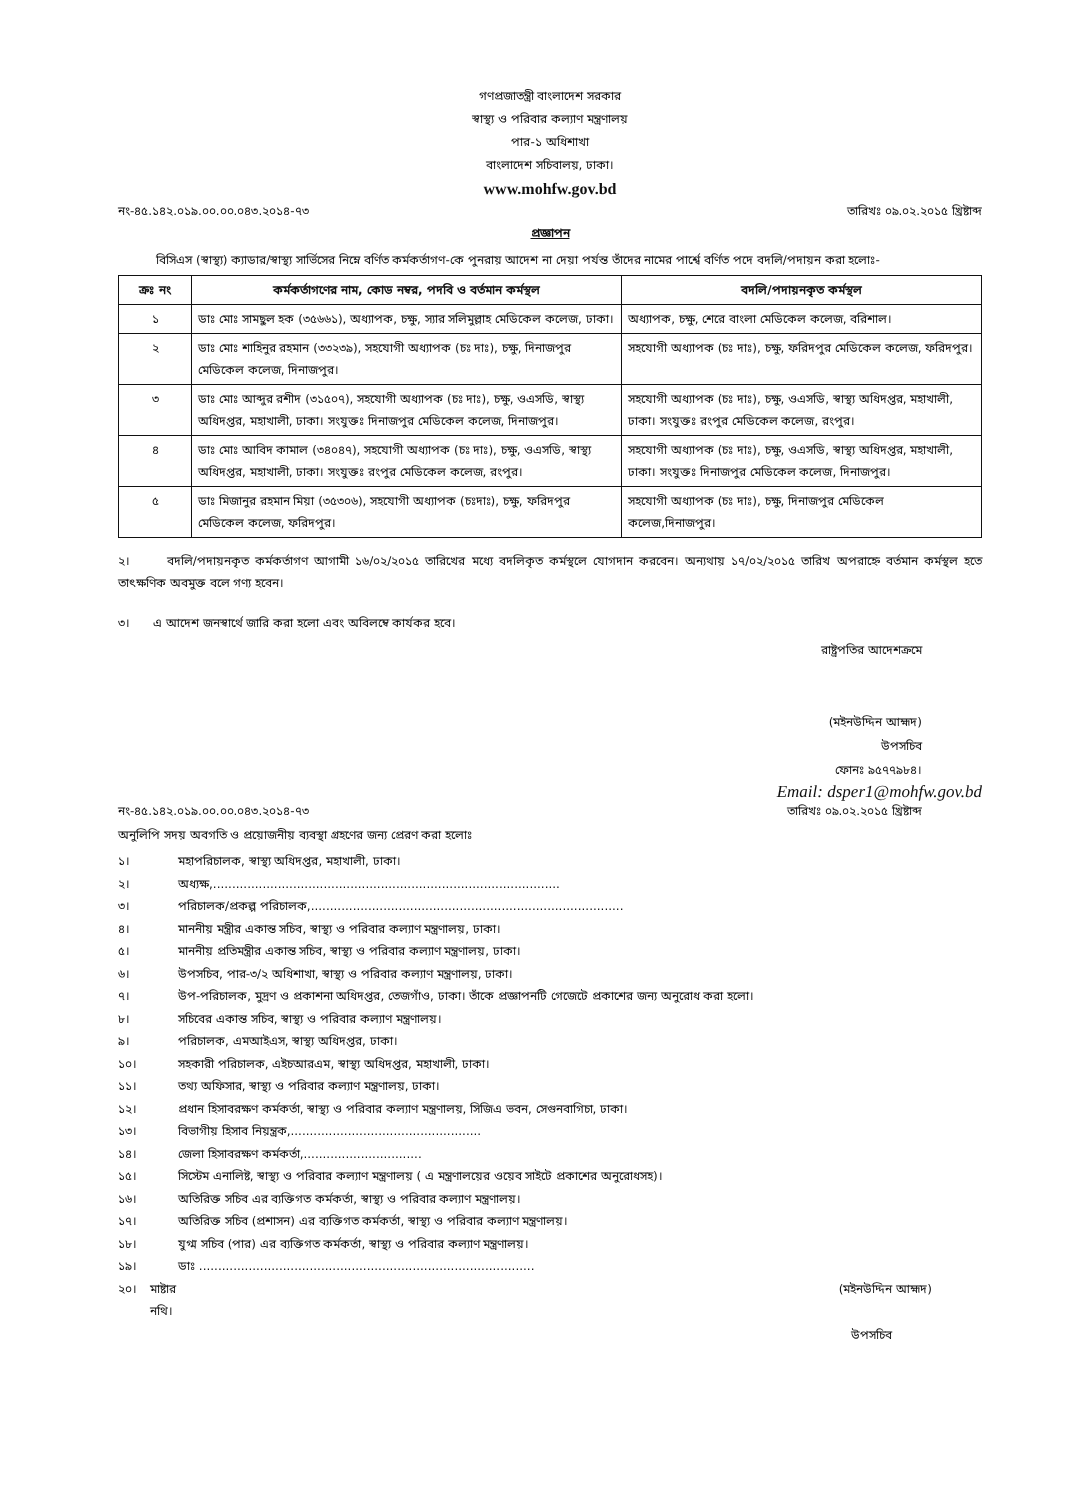গণপ্রজাতন্ত্রী বাংলাদেশ সরকার
স্বাস্থ্য ও পরিবার কল্যাণ মন্ত্রণালয়
পার-১ অধিশাখা
বাংলাদেশ সচিবালয়, ঢাকা।
www.mohfw.gov.bd
নং-৪৫.১৪২.০১৯.০০.০০.০৪৩.২০১৪-৭৩ তারিখঃ ০৯.০২.২০১৫ খ্রিষ্টাব্দ
প্রজ্ঞাপন
বিসিএস (স্বাস্থ্য) ক্যাডার/স্বাস্থ্য সার্ভিসের নিম্নে বর্ণিত কর্মকর্তাগণ-কে পুনরায় আদেশ না দেয়া পর্যন্ত তাঁদের নামের পার্শ্বে বর্ণিত পদে বদলি/পদায়ন করা হলোঃ-
| ক্রঃ নং | কর্মকর্তাগণের নাম, কোড নম্বর, পদবি ও বর্তমান কর্মস্থল | বদলি/পদায়নকৃত কর্মস্থল |
| --- | --- | --- |
| ১ | ডাঃ মোঃ সামছুল হক (৩৫৬৬১), অধ্যাপক, চক্ষু, স্যার সলিমুল্লাহ মেডিকেল কলেজ, ঢাকা। | অধ্যাপক, চক্ষু, শেরে বাংলা মেডিকেল কলেজ, বরিশাল। |
| ২ | ডাঃ মোঃ শাহিনুর রহমান (৩৩২৩৯), সহযোগী অধ্যাপক (চঃ দাঃ), চক্ষু, দিনাজপুর মেডিকেল কলেজ, দিনাজপুর। | সহযোগী অধ্যাপক (চঃ দাঃ), চক্ষু, ফরিদপুর মেডিকেল কলেজ, ফরিদপুর। |
| ৩ | ডাঃ মোঃ আব্দুর রশীদ (৩১৫০৭), সহযোগী অধ্যাপক (চঃ দাঃ), চক্ষু, ওএসডি, স্বাস্থ্য অধিদপ্তর, মহাখালী, ঢাকা। সংযুক্তঃ দিনাজপুর মেডিকেল কলেজ, দিনাজপুর। | সহযোগী অধ্যাপক (চঃ দাঃ), চক্ষু, ওএসডি, স্বাস্থ্য অধিদপ্তর, মহাখালী, ঢাকা। সংযুক্তঃ রংপুর মেডিকেল কলেজ, রংপুর। |
| ৪ | ডাঃ মোঃ আবিদ কামাল (৩৪০৪৭), সহযোগী অধ্যাপক (চঃ দাঃ), চক্ষু, ওএসডি, স্বাস্থ্য অধিদপ্তর, মহাখালী, ঢাকা। সংযুক্তঃ রংপুর মেডিকেল কলেজ, রংপুর। | সহযোগী অধ্যাপক (চঃ দাঃ), চক্ষু, ওএসডি, স্বাস্থ্য অধিদপ্তর, মহাখালী, ঢাকা। সংযুক্তঃ দিনাজপুর মেডিকেল কলেজ, দিনাজপুর। |
| ৫ | ডাঃ মিজানুর রহমান মিয়া (৩৫৩০৬), সহযোগী অধ্যাপক (চঃদাঃ), চক্ষু, ফরিদপুর মেডিকেল কলেজ, ফরিদপুর। | সহযোগী অধ্যাপক (চঃ দাঃ), চক্ষু, দিনাজপুর মেডিকেল কলেজ,দিনাজপুর। |
২। বদলি/পদায়নকৃত কর্মকর্তাগণ আগামী ১৬/০২/২০১৫ তারিখের মধ্যে বদলিকৃত কর্মস্থলে যোগদান করবেন। অন্যথায় ১৭/০২/২০১৫ তারিখ অপরাহ্নে বর্তমান কর্মস্থল হতে তাৎক্ষণিক অবমুক্ত বলে গণ্য হবেন।
৩। এ আদেশ জনস্বার্থে জারি করা হলো এবং অবিলম্বে কার্যকর হবে।
রাষ্ট্রপতির আদেশক্রমে
(মইনউদ্দিন আহ্মদ)
উপসচিব
ফোনঃ ৯৫৭৭৯৮৪।
Email: dsper1@mohfw.gov.bd
নং-৪৫.১৪২.০১৯.০০.০০.০৪৩.২০১৪-৭৩ তারিখঃ ০৯.০২.২০১৫ খ্রিষ্টাব্দ
অনুলিপি সদয় অবগতি ও প্রয়োজনীয় ব্যবস্থা গ্রহণের জন্য প্রেরণ করা হলোঃ
১। মহাপরিচালক, স্বাস্থ্য অধিদপ্তর, মহাখালী, ঢাকা।
২। অধ্যক্ষ,...........................................................................................
৩। পরিচালক/প্রকল্প পরিচালক,..................................................................................
৪। মাননীয় মন্ত্রীর একান্ত সচিব, স্বাস্থ্য ও পরিবার কল্যাণ মন্ত্রণালয়, ঢাকা।
৫। মাননীয় প্রতিমন্ত্রীর একান্ত সচিব, স্বাস্থ্য ও পরিবার কল্যাণ মন্ত্রণালয়, ঢাকা।
৬। উপসচিব, পার-৩/২ অধিশাখা, স্বাস্থ্য ও পরিবার কল্যাণ মন্ত্রণালয়, ঢাকা।
৭। উপ-পরিচালক, মুদ্রণ ও প্রকাশনা অধিদপ্তর, তেজগাঁও, ঢাকা। তাঁকে প্রজ্ঞাপনটি গেজেটে প্রকাশের জন্য অনুরোধ করা হলো।
৮। সচিবের একান্ত সচিব, স্বাস্থ্য ও পরিবার কল্যাণ মন্ত্রণালয়।
৯। পরিচালক, এমআইএস, স্বাস্থ্য অধিদপ্তর, ঢাকা।
১০। সহকারী পরিচালক, এইচআরএম, স্বাস্থ্য অধিদপ্তর, মহাখালী, ঢাকা।
১১। তথ্য অফিসার, স্বাস্থ্য ও পরিবার কল্যাণ মন্ত্রণালয়, ঢাকা।
১২। প্রধান হিসাবরক্ষণ কর্মকর্তা, স্বাস্থ্য ও পরিবার কল্যাণ মন্ত্রণালয়, সিজিএ ভবন, সেগুনবাগিচা, ঢাকা।
১৩। বিভাগীয় হিসাব নিয়ন্ত্রক,..................................................
১৪। জেলা হিসাবরক্ষণ কর্মকর্তা,...............................
১৫। সিস্টেম এনালিষ্ট, স্বাস্থ্য ও পরিবার কল্যাণ মন্ত্রণালয় ( এ মন্ত্রণালয়ের ওয়েব সাইটে প্রকাশের অনুরোধসহ)।
১৬। অতিরিক্ত সচিব এর ব্যক্তিগত কর্মকর্তা, স্বাস্থ্য ও পরিবার কল্যাণ মন্ত্রণালয়।
১৭। অতিরিক্ত সচিব (প্রশাসন) এর ব্যক্তিগত কর্মকর্তা, স্বাস্থ্য ও পরিবার কল্যাণ মন্ত্রণালয়।
১৮। যুগ্ম সচিব (পার) এর ব্যক্তিগত কর্মকর্তা, স্বাস্থ্য ও পরিবার কল্যাণ মন্ত্রণালয়।
১৯। ডাঃ ........................................................................................
২০। মাষ্টার নথি। (মইনউদ্দিন আহ্মদ)
উপসচিব